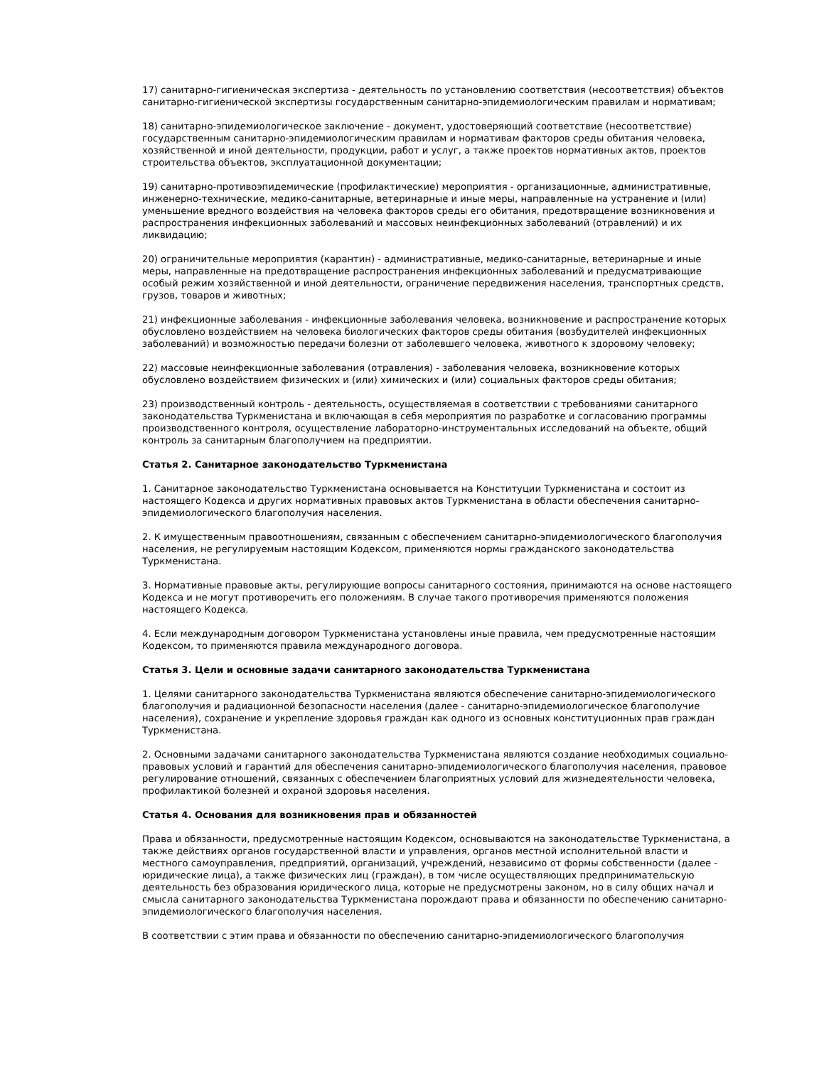17) санитарно-гигиеническая экспертиза - деятельность по установлению соответствия (несоответствия) объектов санитарно-гигиенической экспертизы государственным санитарно-эпидемиологическим правилам и нормативам;
18) санитарно-эпидемиологическое заключение - документ, удостоверяющий соответствие (несоответствие) государственным санитарно-эпидемиологическим правилам и нормативам факторов среды обитания человека, хозяйственной и иной деятельности, продукции, работ и услуг, а также проектов нормативных актов, проектов строительства объектов, эксплуатационной документации;
19) санитарно-противоэпидемические (профилактические) мероприятия - организационные, административные, инженерно-технические, медико-санитарные, ветеринарные и иные меры, направленные на устранение и (или) уменьшение вредного воздействия на человека факторов среды его обитания, предотвращение возникновения и распространения инфекционных заболеваний и массовых неинфекционных заболеваний (отравлений) и их ликвидацию;
20) ограничительные мероприятия (карантин) - административные, медико-санитарные, ветеринарные и иные меры, направленные на предотвращение распространения инфекционных заболеваний и предусматривающие особый режим хозяйственной и иной деятельности, ограничение передвижения населения, транспортных средств, грузов, товаров и животных;
21) инфекционные заболевания - инфекционные заболевания человека, возникновение и распространение которых обусловлено воздействием на человека биологических факторов среды обитания (возбудителей инфекционных заболеваний) и возможностью передачи болезни от заболевшего человека, животного к здоровому человеку;
22) массовые неинфекционные заболевания (отравления) - заболевания человека, возникновение которых обусловлено воздействием физических и (или) химических и (или) социальных факторов среды обитания;
23) производственный контроль - деятельность, осуществляемая в соответствии с требованиями санитарного законодательства Туркменистана и включающая в себя мероприятия по разработке и согласованию программы производственного контроля, осуществление лабораторно-инструментальных исследований на объекте, общий контроль за санитарным благополучием на предприятии.
Статья 2. Санитарное законодательство Туркменистана
1. Санитарное законодательство Туркменистана основывается на Конституции Туркменистана и состоит из настоящего Кодекса и других нормативных правовых актов Туркменистана в области обеспечения санитарно-эпидемиологического благополучия населения.
2. К имущественным правоотношениям, связанным с обеспечением санитарно-эпидемиологического благополучия населения, не регулируемым настоящим Кодексом, применяются нормы гражданского законодательства Туркменистана.
3. Нормативные правовые акты, регулирующие вопросы санитарного состояния, принимаются на основе настоящего Кодекса и не могут противоречить его положениям. В случае такого противоречия применяются положения настоящего Кодекса.
4. Если международным договором Туркменистана установлены иные правила, чем предусмотренные настоящим Кодексом, то применяются правила международного договора.
Статья 3. Цели и основные задачи санитарного законодательства Туркменистана
1. Целями санитарного законодательства Туркменистана являются обеспечение санитарно-эпидемиологического благополучия и радиационной безопасности населения (далее - санитарно-эпидемиологическое благополучие населения), сохранение и укрепление здоровья граждан как одного из основных конституционных прав граждан Туркменистана.
2. Основными задачами санитарного законодательства Туркменистана являются создание необходимых социально-правовых условий и гарантий для обеспечения санитарно-эпидемиологического благополучия населения, правовое регулирование отношений, связанных с обеспечением благоприятных условий для жизнедеятельности человека, профилактикой болезней и охраной здоровья населения.
Статья 4. Основания для возникновения прав и обязанностей
Права и обязанности, предусмотренные настоящим Кодексом, основываются на законодательстве Туркменистана, а также действиях органов государственной власти и управления, органов местной исполнительной власти и местного самоуправления, предприятий, организаций, учреждений, независимо от формы собственности (далее - юридические лица), а также физических лиц (граждан), в том числе осуществляющих предпринимательскую деятельность без образования юридического лица, которые не предусмотрены законом, но в силу общих начал и смысла санитарного законодательства Туркменистана порождают права и обязанности по обеспечению санитарно-эпидемиологического благополучия населения.
В соответствии с этим права и обязанности по обеспечению санитарно-эпидемиологического благополучия